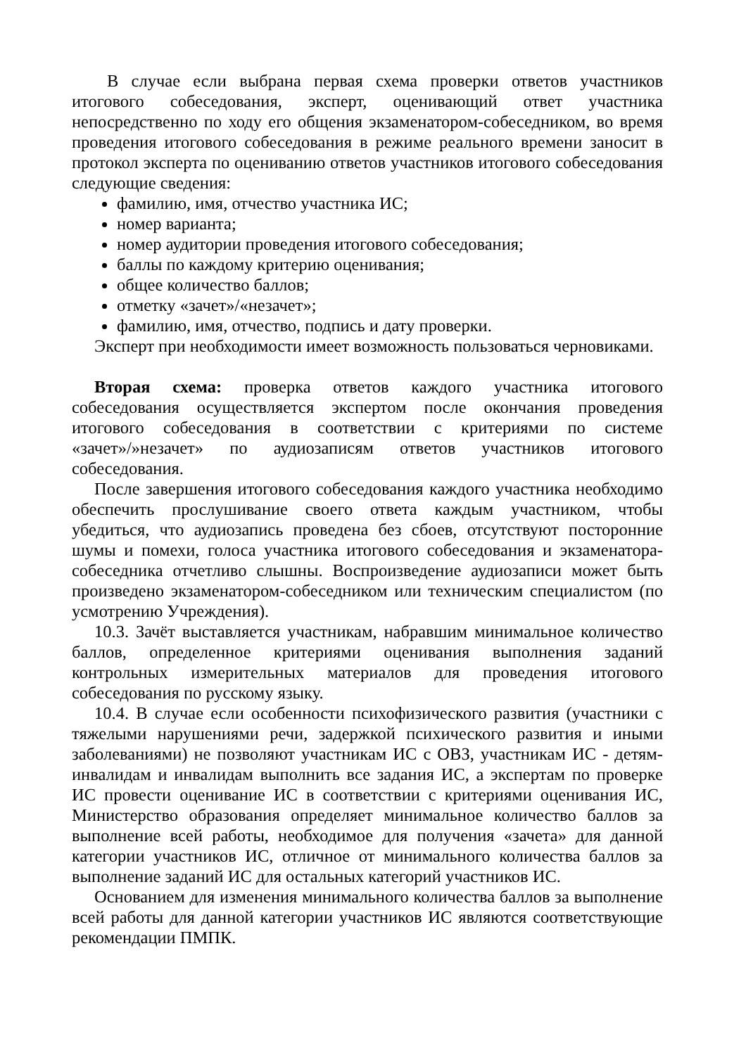В случае если выбрана первая схема проверки ответов участников итогового собеседования, эксперт, оценивающий ответ участника непосредственно по ходу его общения экзаменатором-собеседником, во время проведения итогового собеседования в режиме реального времени заносит в протокол эксперта по оцениванию ответов участников итогового собеседования следующие сведения:
фамилию, имя, отчество участника ИС;
номер варианта;
номер аудитории проведения итогового собеседования;
баллы по каждому критерию оценивания;
общее количество баллов;
отметку «зачет»/«незачет»;
фамилию, имя, отчество, подпись и дату проверки.
Эксперт при необходимости имеет возможность пользоваться черновиками.
Вторая схема: проверка ответов каждого участника итогового собеседования осуществляется экспертом после окончания проведения итогового собеседования в соответствии с критериями по системе «зачет»/»незачет» по аудиозаписям ответов участников итогового собеседования.
После завершения итогового собеседования каждого участника необходимо обеспечить прослушивание своего ответа каждым участником, чтобы убедиться, что аудиозапись проведена без сбоев, отсутствуют посторонние шумы и помехи, голоса участника итогового собеседования и экзаменатора-собеседника отчетливо слышны. Воспроизведение аудиозаписи может быть произведено экзаменатором-собеседником или техническим специалистом (по усмотрению Учреждения).
10.3. Зачёт выставляется участникам, набравшим минимальное количество баллов, определенное критериями оценивания выполнения заданий контрольных измерительных материалов для проведения итогового собеседования по русскому языку.
10.4. В случае если особенности психофизического развития (участники с тяжелыми нарушениями речи, задержкой психического развития и иными заболеваниями) не позволяют участникам ИС с ОВЗ, участникам ИС - детям-инвалидам и инвалидам выполнить все задания ИС, а экспертам по проверке ИС провести оценивание ИС в соответствии с критериями оценивания ИС, Министерство образования определяет минимальное количество баллов за выполнение всей работы, необходимое для получения «зачета» для данной категории участников ИС, отличное от минимального количества баллов за выполнение заданий ИС для остальных категорий участников ИС.
Основанием для изменения минимального количества баллов за выполнение всей работы для данной категории участников ИС являются соответствующие рекомендации ПМПК.